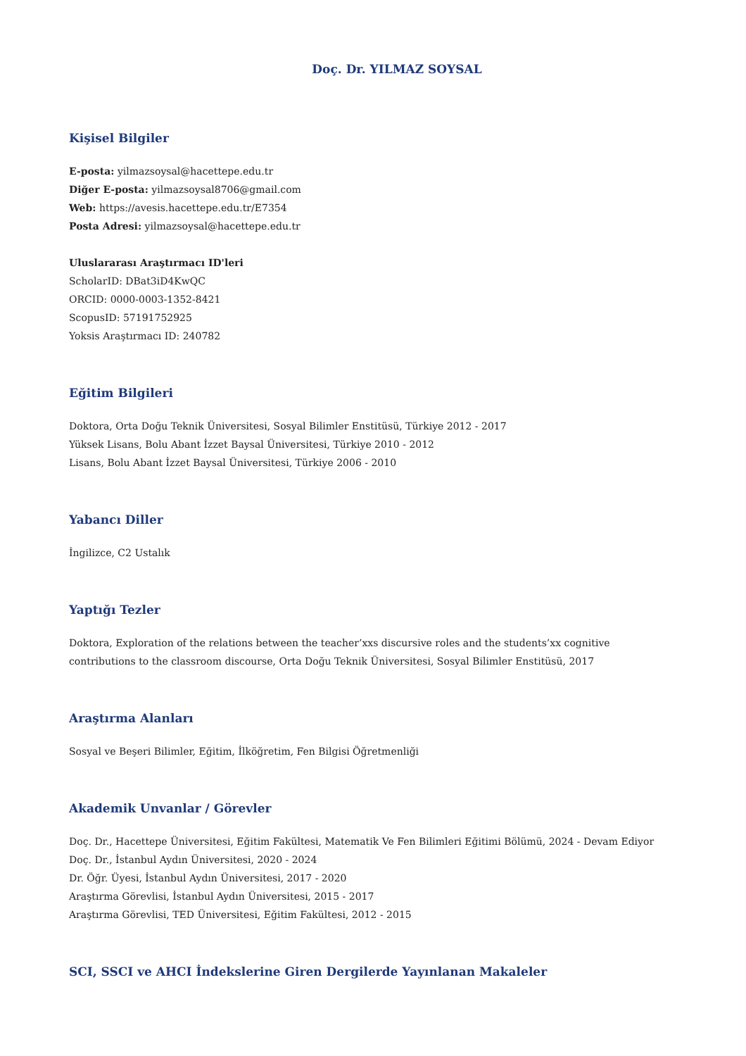Doç. Dr. YILMAZ SOYSAL
Kişisel Bilgiler
E-posta: yilmazsoysal@hacettepe.edu.tr
Diğer E-posta: yilmazsoysal8706@gmail.com
Web: https://avesis.hacettepe.edu.tr/E7354
Posta Adresi: yilmazsoysal@hacettepe.edu.tr
Uluslararası Araştırmacı ID'leri
ScholarID: DBat3iD4KwQC
ORCID: 0000-0003-1352-8421
ScopusID: 57191752925
Yoksis Araştırmacı ID: 240782
Eğitim Bilgileri
Doktora, Orta Doğu Teknik Üniversitesi, Sosyal Bilimler Enstitüsü, Türkiye 2012 - 2017
Yüksek Lisans, Bolu Abant İzzet Baysal Üniversitesi, Türkiye 2010 - 2012
Lisans, Bolu Abant İzzet Baysal Üniversitesi, Türkiye 2006 - 2010
Yabancı Diller
İngilizce, C2 Ustalık
Yaptığı Tezler
Doktora, Exploration of the relations between the teacher’xxs discursive roles and the students’xx cognitive contributions to the classroom discourse, Orta Doğu Teknik Üniversitesi, Sosyal Bilimler Enstitüsü, 2017
Araştırma Alanları
Sosyal ve Beşeri Bilimler, Eğitim, İlköğretim, Fen Bilgisi Öğretmenliği
Akademik Unvanlar / Görevler
Doç. Dr., Hacettepe Üniversitesi, Eğitim Fakültesi, Matematik Ve Fen Bilimleri Eğitimi Bölümü, 2024 - Devam Ediyor
Doç. Dr., İstanbul Aydın Üniversitesi, 2020 - 2024
Dr. Öğr. Üyesi, İstanbul Aydın Üniversitesi, 2017 - 2020
Araştırma Görevlisi, İstanbul Aydın Üniversitesi, 2015 - 2017
Araştırma Görevlisi, TED Üniversitesi, Eğitim Fakültesi, 2012 - 2015
SCI, SSCI ve AHCI İndekslerine Giren Dergilerde Yayınlanan Makaleler